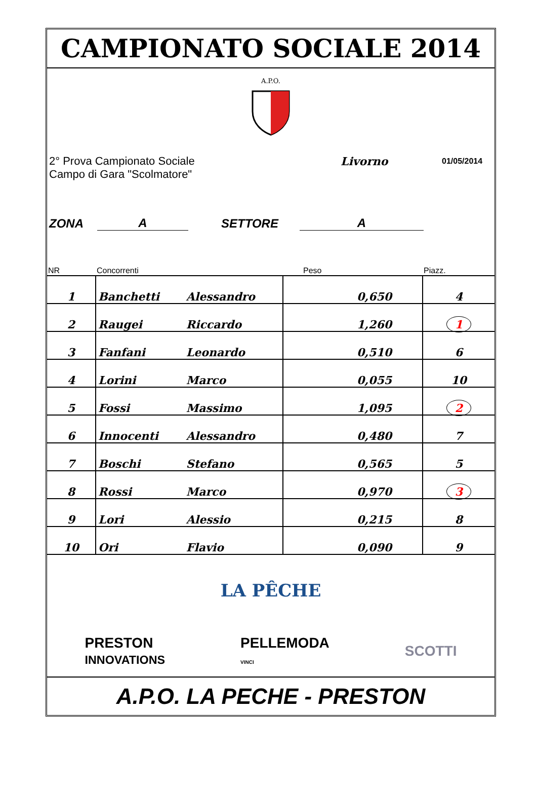CAMPIONATO SOCIALE 2014
A.P.O.
2° Prova Campionato Sociale
Campo di Gara "Scolmatore"
Livorno
01/05/2014
ZONA A SETTORE A
| NR | Concorrenti | | Peso | Piazz. |
| --- | --- | --- | --- | --- |
| 1 | Banchetti | Alessandro | 0,650 | 4 |
| 2 | Raugei | Riccardo | 1,260 | 1 |
| 3 | Fanfani | Leonardo | 0,510 | 6 |
| 4 | Lorini | Marco | 0,055 | 10 |
| 5 | Fossi | Massimo | 1,095 | 2 |
| 6 | Innocenti | Alessandro | 0,480 | 7 |
| 7 | Boschi | Stefano | 0,565 | 5 |
| 8 | Rossi | Marco | 0,970 | 3 |
| 9 | Lori | Alessio | 0,215 | 8 |
| 10 | Ori | Flavio | 0,090 | 9 |
LA PÊCHE
PRESTON
INNOVATIONS PELLEMODA
VINCI SCOTTI
A.P.O. LA PECHE - PRESTON